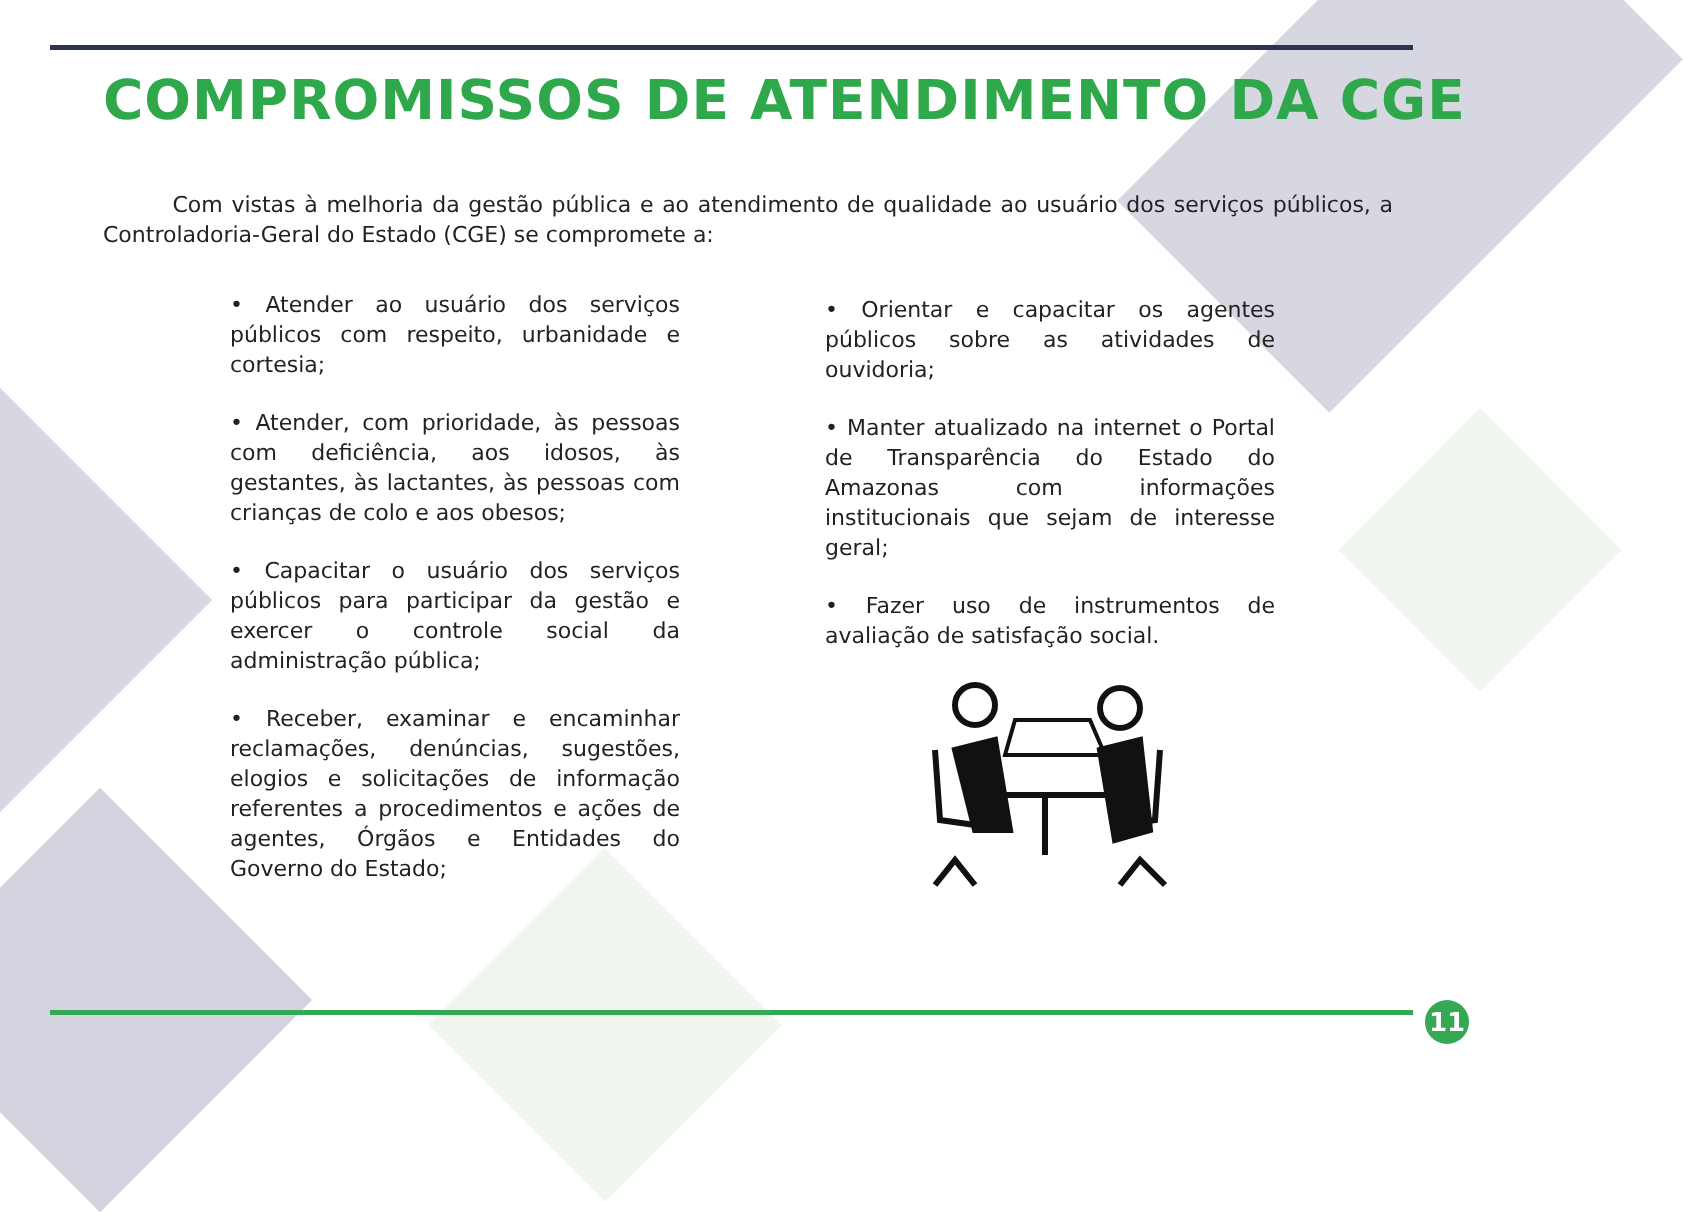COMPROMISSOS DE ATENDIMENTO DA CGE
Com vistas à melhoria da gestão pública e ao atendimento de qualidade ao usuário dos serviços públicos, a Controladoria-Geral do Estado (CGE) se compromete a:
• Atender ao usuário dos serviços públicos com respeito, urbanidade e cortesia;
• Atender, com prioridade, às pessoas com deficiência, aos idosos, às gestantes, às lactantes, às pessoas com crianças de colo e aos obesos;
• Capacitar o usuário dos serviços públicos para participar da gestão e exercer o controle social da administração pública;
• Receber, examinar e encaminhar reclamações, denúncias, sugestões, elogios e solicitações de informação referentes a procedimentos e ações de agentes, Órgãos e Entidades do Governo do Estado;
• Orientar e capacitar os agentes públicos sobre as atividades de ouvidoria;
• Manter atualizado na internet o Portal de Transparência do Estado do Amazonas com informações institucionais que sejam de interesse geral;
• Fazer uso de instrumentos de avaliação de satisfação social.
11